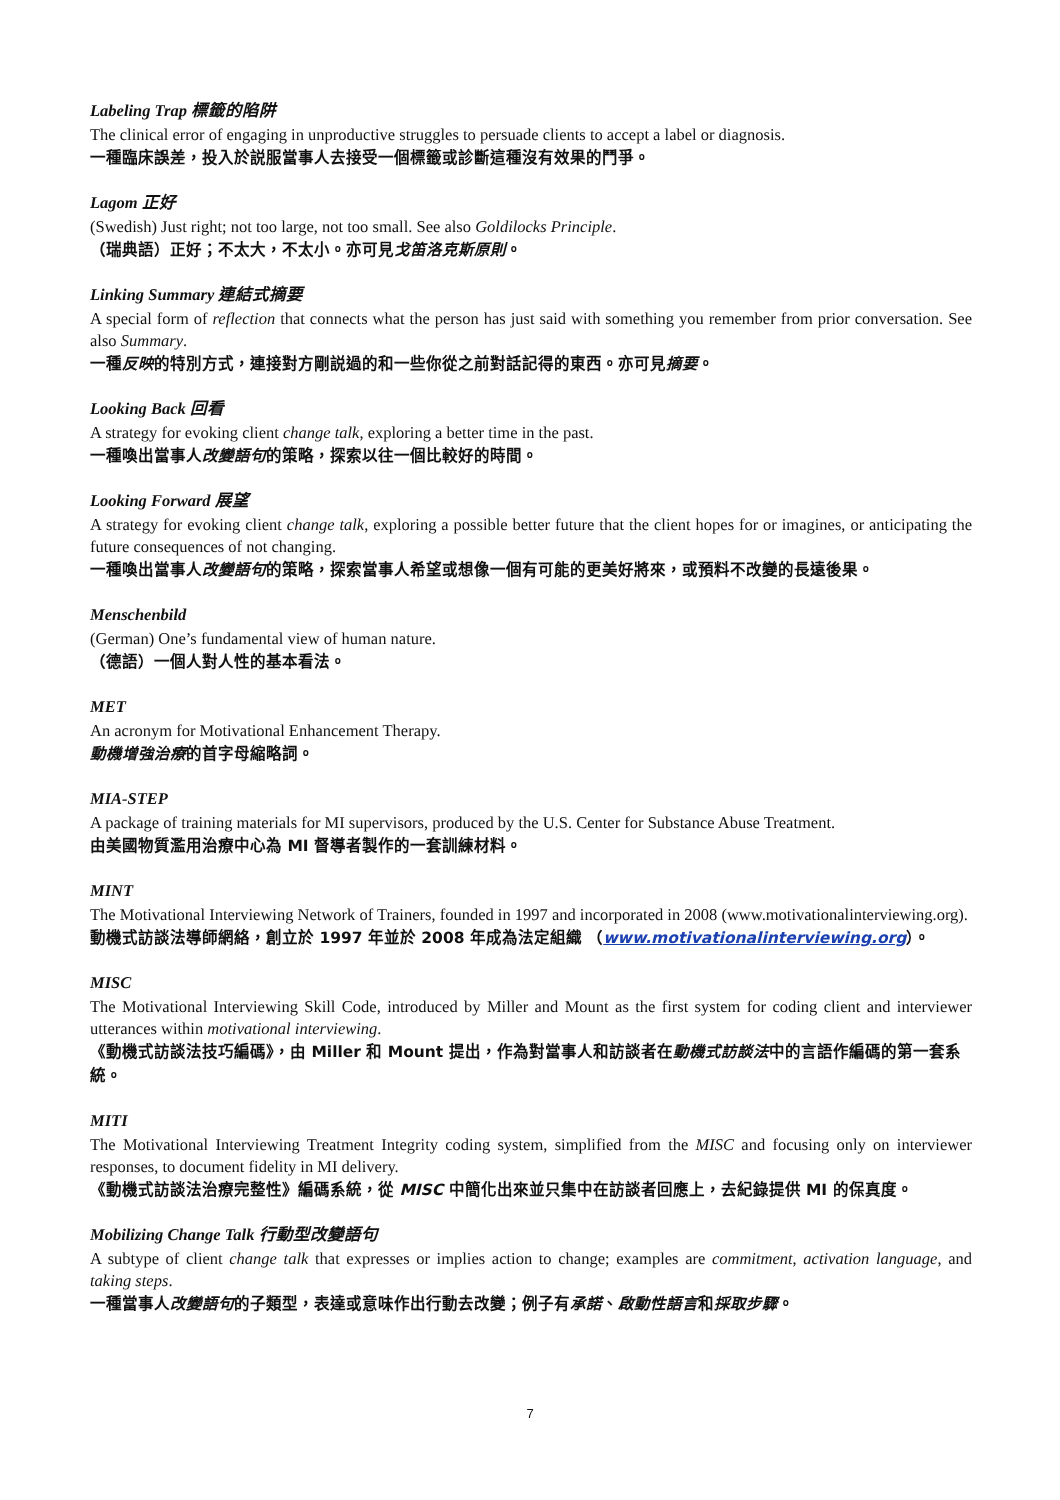Labeling Trap 標籤的陷阱
The clinical error of engaging in unproductive struggles to persuade clients to accept a label or diagnosis.
一種臨床誤差，投入於説服當事人去接受一個標籤或診斷這種沒有效果的鬥爭。
Lagom 正好
(Swedish) Just right; not too large, not too small. See also Goldilocks Principle.
（瑞典語）正好；不太大，不太小。亦可見戈笛洛克斯原則。
Linking Summary 連結式摘要
A special form of reflection that connects what the person has just said with something you remember from prior conversation. See also Summary.
一種反映的特別方式，連接對方剛説過的和一些你從之前對話記得的東西。亦可見摘要。
Looking Back 回看
A strategy for evoking client change talk, exploring a better time in the past.
一種喚出當事人改變語句的策略，探索以往一個比較好的時間。
Looking Forward 展望
A strategy for evoking client change talk, exploring a possible better future that the client hopes for or imagines, or anticipating the future consequences of not changing.
一種喚出當事人改變語句的策略，探索當事人希望或想像一個有可能的更美好將來，或預料不改變的長遠後果。
Menschenbild
(German) One’s fundamental view of human nature.
（德語）一個人對人性的基本看法。
MET
An acronym for Motivational Enhancement Therapy.
動機增強治療的首字母縮略詞。
MIA-STEP
A package of training materials for MI supervisors, produced by the U.S. Center for Substance Abuse Treatment.
由美國物質濫用治療中心為 MI 督導者製作的一套訓練材料。
MINT
The Motivational Interviewing Network of Trainers, founded in 1997 and incorporated in 2008 (www.motivationalinterviewing.org).
動機式訪談法導師網絡，創立於 1997 年並於 2008 年成為法定組織 （www.motivationalinterviewing.org）。
MISC
The Motivational Interviewing Skill Code, introduced by Miller and Mount as the first system for coding client and interviewer utterances within motivational interviewing.
《動機式訪談法技巧編碼》，由 Miller 和 Mount 提出，作為對當事人和訪談者在動機式訪談法中的言語作編碼的第一套系統。
MITI
The Motivational Interviewing Treatment Integrity coding system, simplified from the MISC and focusing only on interviewer responses, to document fidelity in MI delivery.
《動機式訪談法治療完整性》編碼系統，從 MISC 中簡化出來並只集中在訪談者回應上，去紀錄提供 MI 的保真度。
Mobilizing Change Talk 行動型改變語句
A subtype of client change talk that expresses or implies action to change; examples are commitment, activation language, and taking steps.
一種當事人改變語句的子類型，表達或意味作出行動去改變；例子有承諾、啟動性語言和採取步驟。
7